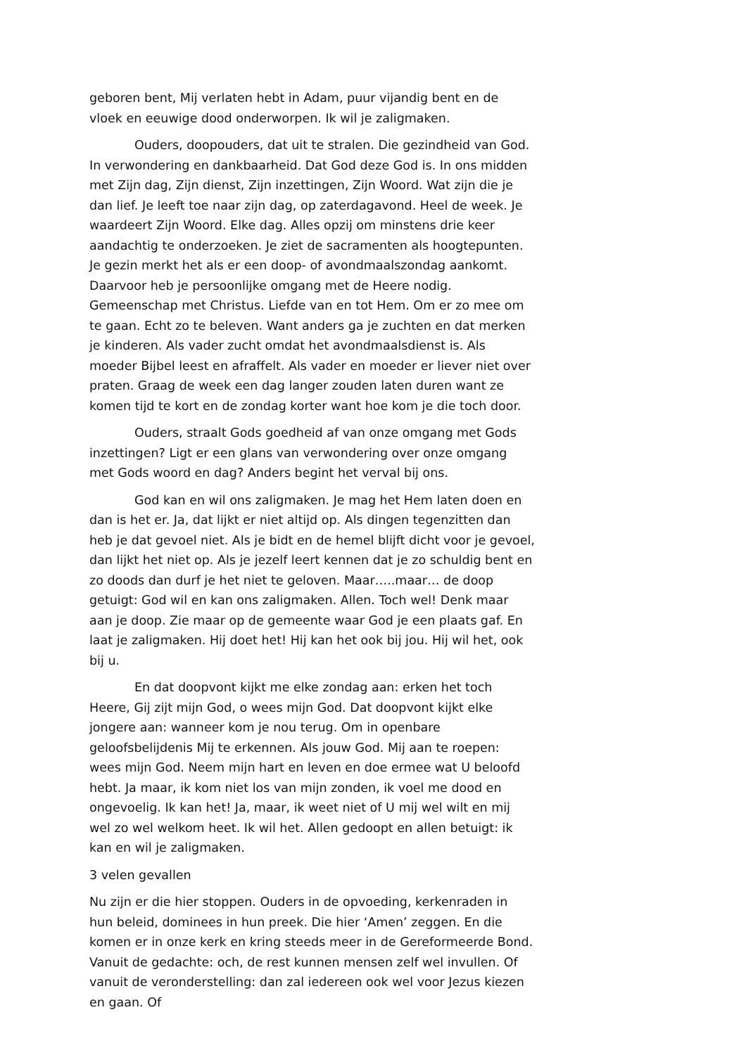geboren bent, Mij verlaten hebt in Adam, puur vijandig bent en de vloek en eeuwige dood onderworpen. Ik wil je zaligmaken.
Ouders, doopouders, dat uit te stralen. Die gezindheid van God. In verwondering en dankbaarheid. Dat God deze God is. In ons midden met Zijn dag, Zijn dienst, Zijn inzettingen, Zijn Woord. Wat zijn die je dan lief. Je leeft toe naar zijn dag, op zaterdagavond. Heel de week. Je waardeert Zijn Woord. Elke dag. Alles opzij om minstens drie keer aandachtig te onderzoeken. Je ziet de sacramenten als hoogtepunten. Je gezin merkt het als er een doop- of avondmaalszondag aankomt. Daarvoor heb je persoonlijke omgang met de Heere nodig. Gemeenschap met Christus. Liefde van en tot Hem. Om er zo mee om te gaan. Echt zo te beleven. Want anders ga je zuchten en dat merken je kinderen. Als vader zucht omdat het avondmaalsdienst is. Als moeder Bijbel leest en afraffelt. Als vader en moeder er liever niet over praten. Graag de week een dag langer zouden laten duren want ze komen tijd te kort en de zondag korter want hoe kom je die toch door.
Ouders, straalt Gods goedheid af van onze omgang met Gods inzettingen? Ligt er een glans van verwondering over onze omgang met Gods woord en dag? Anders begint het verval bij ons.
God kan en wil ons zaligmaken. Je mag het Hem laten doen en dan is het er. Ja, dat lijkt er niet altijd op. Als dingen tegenzitten dan heb je dat gevoel niet. Als je bidt en de hemel blijft dicht voor je gevoel, dan lijkt het niet op. Als je jezelf leert kennen dat je zo schuldig bent en zo doods dan durf je het niet te geloven. Maar…..maar… de doop getuigt: God wil en kan ons zaligmaken. Allen. Toch wel! Denk maar aan je doop. Zie maar op de gemeente waar God je een plaats gaf. En laat je zaligmaken. Hij doet het! Hij kan het ook bij jou. Hij wil het, ook bij u.
En dat doopvont kijkt me elke zondag aan: erken het toch Heere, Gij zijt mijn God, o wees mijn God. Dat doopvont kijkt elke jongere aan: wanneer kom je nou terug. Om in openbare geloofsbelijdenis Mij te erkennen. Als jouw God. Mij aan te roepen: wees mijn God. Neem mijn hart en leven en doe ermee wat U beloofd hebt. Ja maar, ik kom niet los van mijn zonden, ik voel me dood en ongevoelig. Ik kan het! Ja, maar, ik weet niet of U mij wel wilt en mij wel zo wel welkom heet. Ik wil het. Allen gedoopt en allen betuigt: ik kan en wil je zaligmaken.
3 velen gevallen
Nu zijn er die hier stoppen. Ouders in de opvoeding, kerkenraden in hun beleid, dominees in hun preek. Die hier ‘Amen’ zeggen. En die komen er in onze kerk en kring steeds meer in de Gereformeerde Bond. Vanuit de gedachte: och, de rest kunnen mensen zelf wel invullen. Of vanuit de veronderstelling: dan zal iedereen ook wel voor Jezus kiezen en gaan. Of